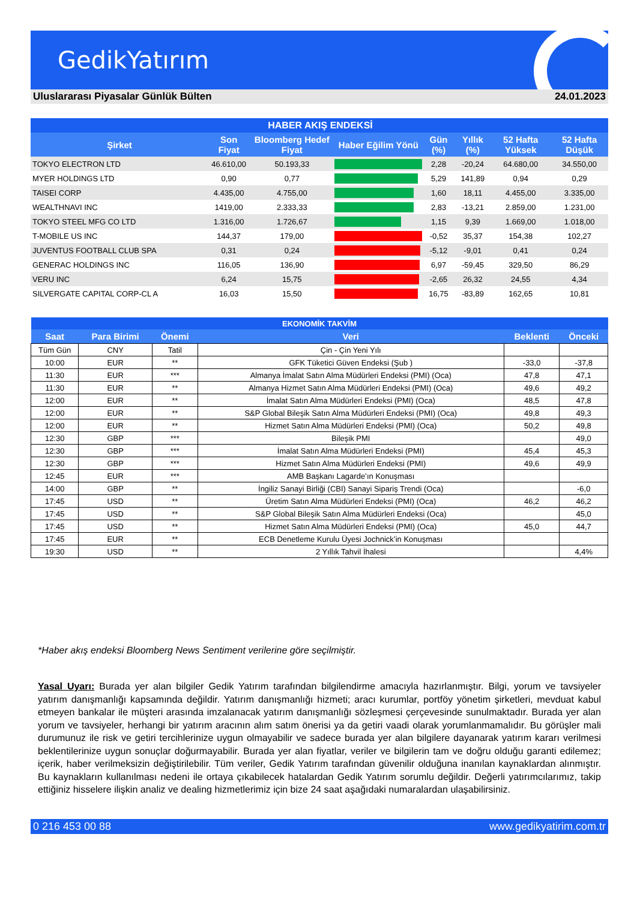GedikYatırım
Uluslararası Piyasalar Günlük Bülten 24.01.2023
| HABER AKIŞ ENDEKSİ | | | | | | | |
| Şirket | Son Fiyat | Bloomberg Hedef Fiyat | Haber Eğilim Yönü | Gün (%) | Yıllık (%) | 52 Hafta Yüksek | 52 Hafta Düşük |
| TOKYO ELECTRON LTD | 46.610,00 | 50.193,33 | | 2,28 | -20,24 | 64.680,00 | 34.550,00 |
| MYER HOLDINGS LTD | 0,90 | 0,77 | | 5,29 | 141,89 | 0,94 | 0,29 |
| TAISEI CORP | 4.435,00 | 4.755,00 | | 1,60 | 18,11 | 4.455,00 | 3.335,00 |
| WEALTHNAVI INC | 1419,00 | 2.333,33 | | 2,83 | -13,21 | 2.859,00 | 1.231,00 |
| TOKYO STEEL MFG CO LTD | 1.316,00 | 1.726,67 | | 1,15 | 9,39 | 1.669,00 | 1.018,00 |
| T-MOBILE US INC | 144,37 | 179,00 | | -0,52 | 35,37 | 154,38 | 102,27 |
| JUVENTUS FOOTBALL CLUB SPA | 0,31 | 0,24 | | -5,12 | -9,01 | 0,41 | 0,24 |
| GENERAC HOLDINGS INC | 116,05 | 136,90 | | 6,97 | -59,45 | 329,50 | 86,29 |
| VERU INC | 6,24 | 15,75 | | -2,65 | 26,32 | 24,55 | 4,34 |
| SILVERGATE CAPITAL CORP-CL A | 16,03 | 15,50 | | 16,75 | -83,89 | 162,65 | 10,81 |
| EKONOMİK TAKVİM | | | | | |
| Saat | Para Birimi | Önemi | Veri | Beklenti | Önceki |
| Tüm Gün | CNY | Tatil | Çin - Çin Yeni Yılı | | |
| 10:00 | EUR | ** | GFK Tüketici Güven Endeksi (Şub ) | -33,0 | -37,8 |
| 11:30 | EUR | *** | Almanya İmalat Satın Alma Müdürleri Endeksi (PMI) (Oca) | 47,8 | 47,1 |
| 11:30 | EUR | ** | Almanya Hizmet Satın Alma Müdürleri Endeksi (PMI) (Oca) | 49,6 | 49,2 |
| 12:00 | EUR | ** | İmalat Satın Alma Müdürleri Endeksi (PMI) (Oca) | 48,5 | 47,8 |
| 12:00 | EUR | ** | S&P Global Bileşik Satın Alma Müdürleri Endeksi (PMI) (Oca) | 49,8 | 49,3 |
| 12:00 | EUR | ** | Hizmet Satın Alma Müdürleri Endeksi (PMI) (Oca) | 50,2 | 49,8 |
| 12:30 | GBP | *** | Bileşik PMI | | 49,0 |
| 12:30 | GBP | *** | İmalat Satın Alma Müdürleri Endeksi (PMI) | 45,4 | 45,3 |
| 12:30 | GBP | *** | Hizmet Satın Alma Müdürleri Endeksi (PMI) | 49,6 | 49,9 |
| 12:45 | EUR | *** | AMB Başkanı Lagarde’ın Konuşması | | |
| 14:00 | GBP | ** | İngiliz Sanayi Birliği (CBI) Sanayi Sipariş Trendi (Oca) | | -6,0 |
| 17:45 | USD | ** | Üretim Satın Alma Müdürleri Endeksi (PMI) (Oca) | 46,2 | 46,2 |
| 17:45 | USD | ** | S&P Global Bileşik Satın Alma Müdürleri Endeksi (Oca) | | 45,0 |
| 17:45 | USD | ** | Hizmet Satın Alma Müdürleri Endeksi (PMI) (Oca) | 45,0 | 44,7 |
| 17:45 | EUR | ** | ECB Denetleme Kurulu Üyesi Jochnick’in Konuşması | | |
| 19:30 | USD | ** | 2 Yıllık Tahvil İhalesi | | 4,4% |
*Haber akış endeksi Bloomberg News Sentiment verilerine göre seçilmiştir.
Yasal Uyarı: Burada yer alan bilgiler Gedik Yatırım tarafından bilgilendirme amacıyla hazırlanmıştır. Bilgi, yorum ve tavsiyeler yatırım danışmanlığı kapsamında değildir. Yatırım danışmanlığı hizmeti; aracı kurumlar, portföy yönetim şirketleri, mevduat kabul etmeyen bankalar ile müşteri arasında imzalanacak yatırım danışmanlığı sözleşmesi çerçevesinde sunulmaktadır. Burada yer alan yorum ve tavsiyeler, herhangi bir yatırım aracının alım satım önerisi ya da getiri vaadi olarak yorumlanmamalıdır. Bu görüşler mali durumunuz ile risk ve getiri tercihlerinize uygun olmayabilir ve sadece burada yer alan bilgilere dayanarak yatırım kararı verilmesi beklentilerinize uygun sonuçlar doğurmayabilir. Burada yer alan fiyatlar, veriler ve bilgilerin tam ve doğru olduğu garanti edilemez; içerik, haber verilmeksizin değiştirilebilir. Tüm veriler, Gedik Yatırım tarafından güvenilir olduğuna inanılan kaynaklardan alınmıştır. Bu kaynakların kullanılması nedeni ile ortaya çıkabilecek hatalardan Gedik Yatırım sorumlu değildir. Değerli yatırımcılarımız, takip ettiğiniz hisselere ilişkin analiz ve dealing hizmetlerimiz için bize 24 saat aşağıdaki numaralardan ulaşabilirsiniz.
0 216 453 00 88 www.gedikyatirim.com.tr